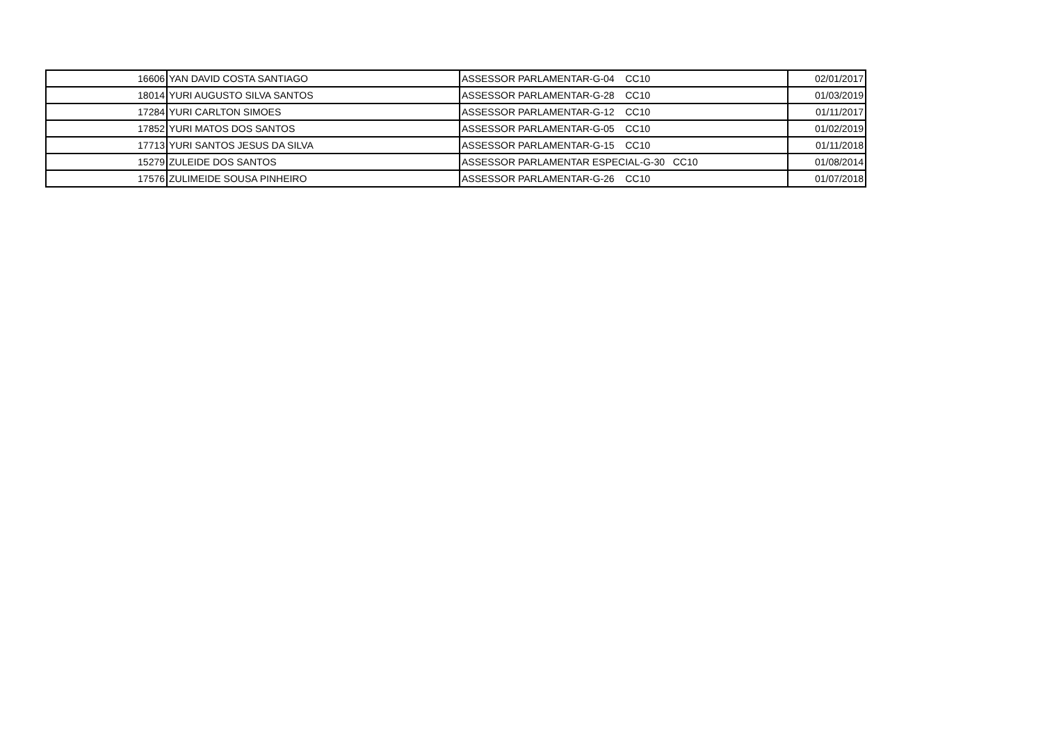| 16606 | YAN DAVID COSTA SANTIAGO | ASSESSOR PARLAMENTAR-G-04 CC10 | 02/01/2017 |
| 18014 | YURI AUGUSTO SILVA SANTOS | ASSESSOR PARLAMENTAR-G-28 CC10 | 01/03/2019 |
| 17284 | YURI CARLTON SIMOES | ASSESSOR PARLAMENTAR-G-12 CC10 | 01/11/2017 |
| 17852 | YURI MATOS DOS SANTOS | ASSESSOR PARLAMENTAR-G-05 CC10 | 01/02/2019 |
| 17713 | YURI SANTOS JESUS DA SILVA | ASSESSOR PARLAMENTAR-G-15 CC10 | 01/11/2018 |
| 15279 | ZULEIDE DOS SANTOS | ASSESSOR PARLAMENTAR ESPECIAL-G-30 CC10 | 01/08/2014 |
| 17576 | ZULIMEIDE SOUSA PINHEIRO | ASSESSOR PARLAMENTAR-G-26 CC10 | 01/07/2018 |